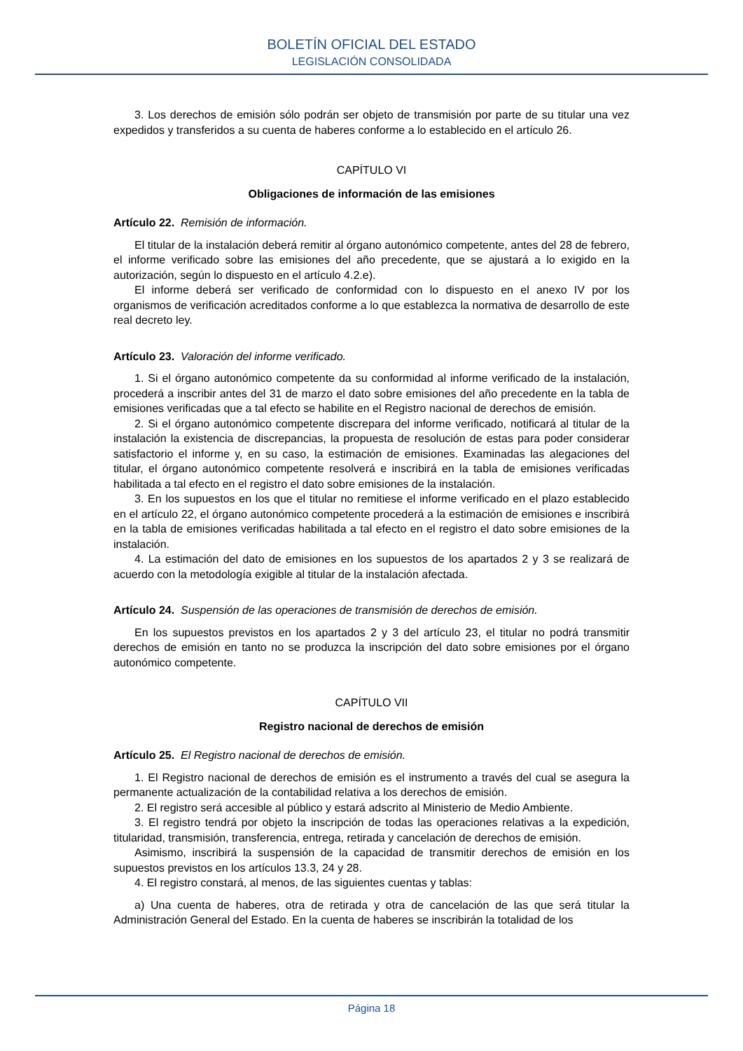BOLETÍN OFICIAL DEL ESTADO
LEGISLACIÓN CONSOLIDADA
3. Los derechos de emisión sólo podrán ser objeto de transmisión por parte de su titular una vez expedidos y transferidos a su cuenta de haberes conforme a lo establecido en el artículo 26.
CAPÍTULO VI
Obligaciones de información de las emisiones
Artículo 22. Remisión de información.
El titular de la instalación deberá remitir al órgano autonómico competente, antes del 28 de febrero, el informe verificado sobre las emisiones del año precedente, que se ajustará a lo exigido en la autorización, según lo dispuesto en el artículo 4.2.e).
El informe deberá ser verificado de conformidad con lo dispuesto en el anexo IV por los organismos de verificación acreditados conforme a lo que establezca la normativa de desarrollo de este real decreto ley.
Artículo 23. Valoración del informe verificado.
1. Si el órgano autonómico competente da su conformidad al informe verificado de la instalación, procederá a inscribir antes del 31 de marzo el dato sobre emisiones del año precedente en la tabla de emisiones verificadas que a tal efecto se habilite en el Registro nacional de derechos de emisión.
2. Si el órgano autonómico competente discrepara del informe verificado, notificará al titular de la instalación la existencia de discrepancias, la propuesta de resolución de estas para poder considerar satisfactorio el informe y, en su caso, la estimación de emisiones. Examinadas las alegaciones del titular, el órgano autonómico competente resolverá e inscribirá en la tabla de emisiones verificadas habilitada a tal efecto en el registro el dato sobre emisiones de la instalación.
3. En los supuestos en los que el titular no remitiese el informe verificado en el plazo establecido en el artículo 22, el órgano autonómico competente procederá a la estimación de emisiones e inscribirá en la tabla de emisiones verificadas habilitada a tal efecto en el registro el dato sobre emisiones de la instalación.
4. La estimación del dato de emisiones en los supuestos de los apartados 2 y 3 se realizará de acuerdo con la metodología exigible al titular de la instalación afectada.
Artículo 24. Suspensión de las operaciones de transmisión de derechos de emisión.
En los supuestos previstos en los apartados 2 y 3 del artículo 23, el titular no podrá transmitir derechos de emisión en tanto no se produzca la inscripción del dato sobre emisiones por el órgano autonómico competente.
CAPÍTULO VII
Registro nacional de derechos de emisión
Artículo 25. El Registro nacional de derechos de emisión.
1. El Registro nacional de derechos de emisión es el instrumento a través del cual se asegura la permanente actualización de la contabilidad relativa a los derechos de emisión.
2. El registro será accesible al público y estará adscrito al Ministerio de Medio Ambiente.
3. El registro tendrá por objeto la inscripción de todas las operaciones relativas a la expedición, titularidad, transmisión, transferencia, entrega, retirada y cancelación de derechos de emisión.
Asimismo, inscribirá la suspensión de la capacidad de transmitir derechos de emisión en los supuestos previstos en los artículos 13.3, 24 y 28.
4. El registro constará, al menos, de las siguientes cuentas y tablas:
a) Una cuenta de haberes, otra de retirada y otra de cancelación de las que será titular la Administración General del Estado. En la cuenta de haberes se inscribirán la totalidad de los
Página 18